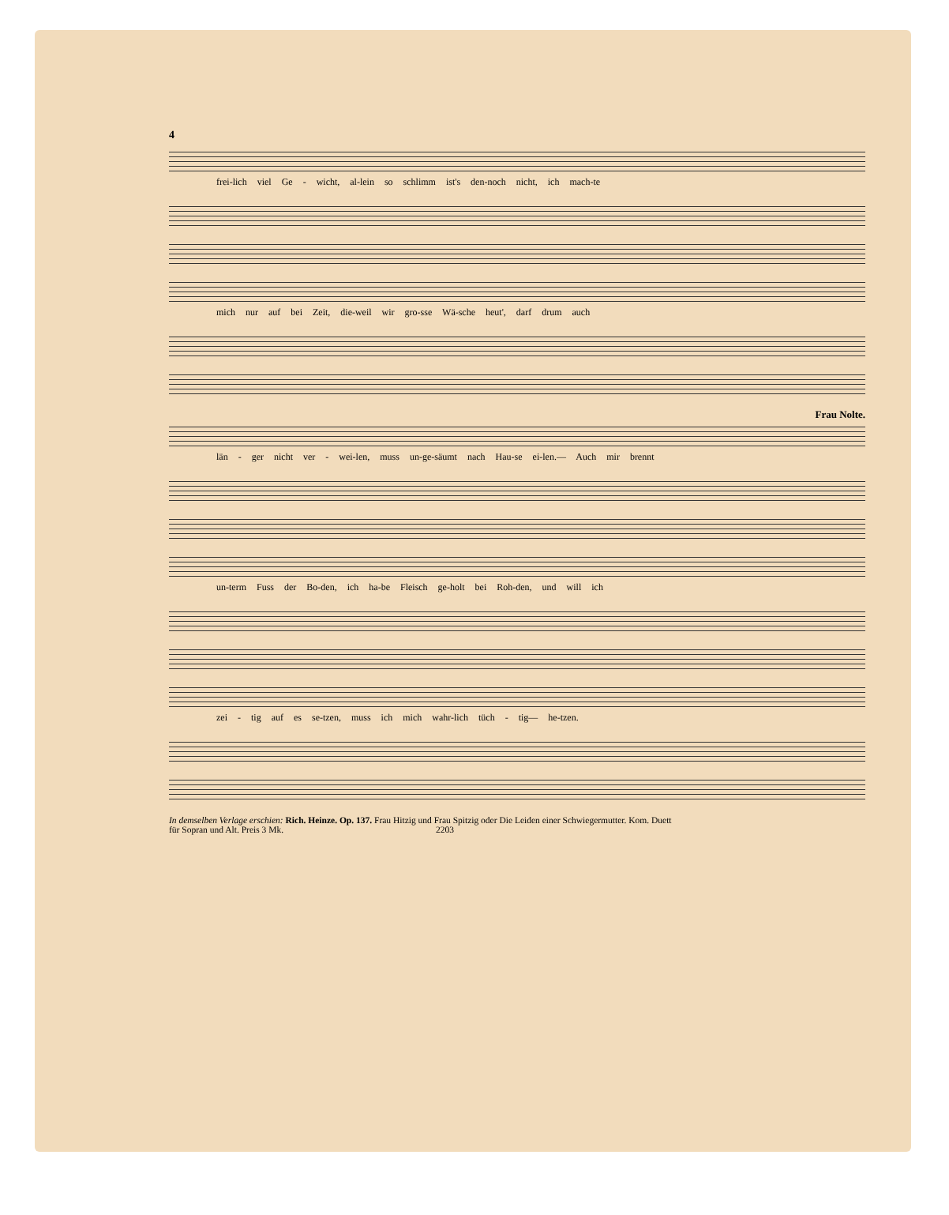4
frei-lich viel Ge - wicht, al-lein so schlimm ist's den-noch nicht, ich mach-te
mich nur auf bei Zeit, die-weil wir gro-sse Wä-sche heut', darf drum auch
Frau Nolte.
län - ger nicht ver - wei-len, muss un-ge-säumt nach Hau-se ei-len.— Auch mir brennt
un-term Fuss der Bo-den, ich ha-be Fleisch ge-holt bei Roh-den, und will ich
zei - tig auf es se-tzen, muss ich mich wahr-lich tüch - tig— he-tzen.
In demselben Verlage erschien: Rich. Heinze. Op. 137. Frau Hitzig und Frau Spitzig oder Die Leiden einer Schwiegermutter. Kom. Duett
für Sopran und Alt. Preis 3 Mk. 2203